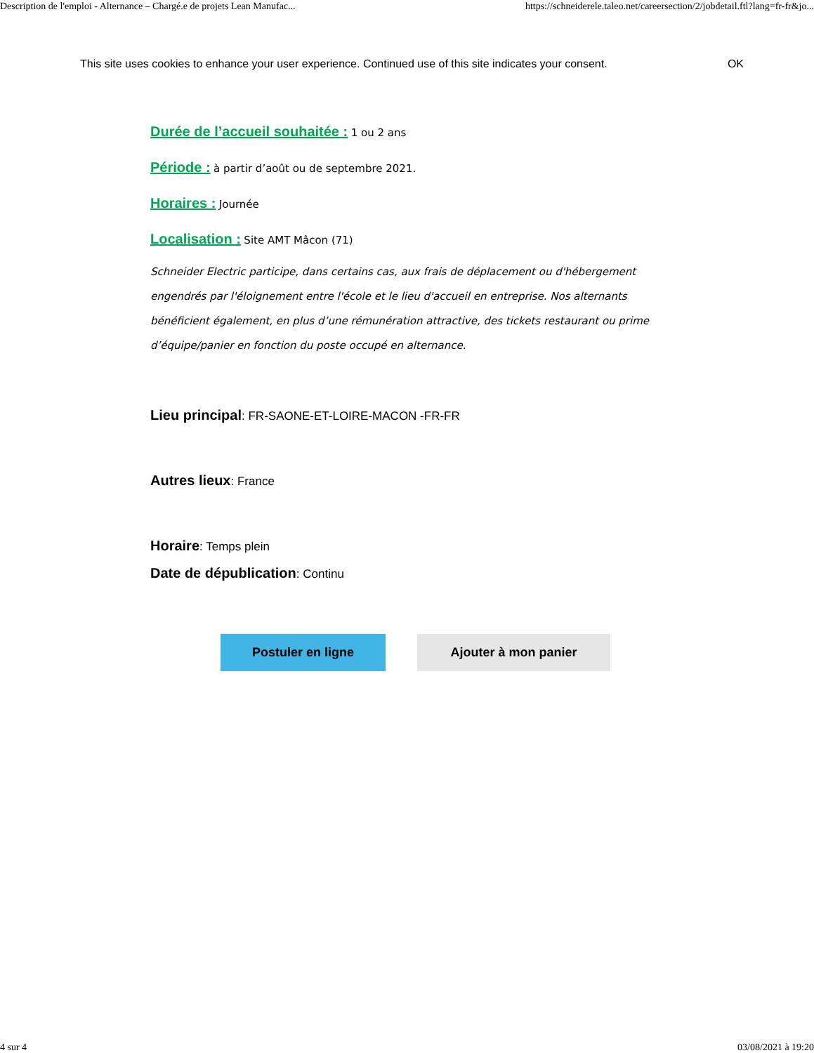Description de l'emploi - Alternance – Chargé.e de projets Lean Manufac... https://schneiderele.taleo.net/careersection/2/jobdetail.ftl?lang=fr-fr&jo...
This site uses cookies to enhance your user experience. Continued use of this site indicates your consent. OK
Durée de l’accueil souhaitée : 1 ou 2 ans
Période : à partir d’août ou de septembre 2021.
Horaires : Journée
Localisation : Site AMT Mâcon (71)
Schneider Electric participe, dans certains cas, aux frais de déplacement ou d'hébergement engendrés par l'éloignement entre l'école et le lieu d'accueil en entreprise. Nos alternants bénéficient également, en plus d’une rémunération attractive, des tickets restaurant ou prime d’équipe/panier en fonction du poste occupé en alternance.
Lieu principal: FR-SAONE-ET-LOIRE-MACON -FR-FR
Autres lieux: France
Horaire: Temps plein
Date de dépublication: Continu
Postuler en ligne Ajouter à mon panier
4 sur 4 03/08/2021 à 19:20